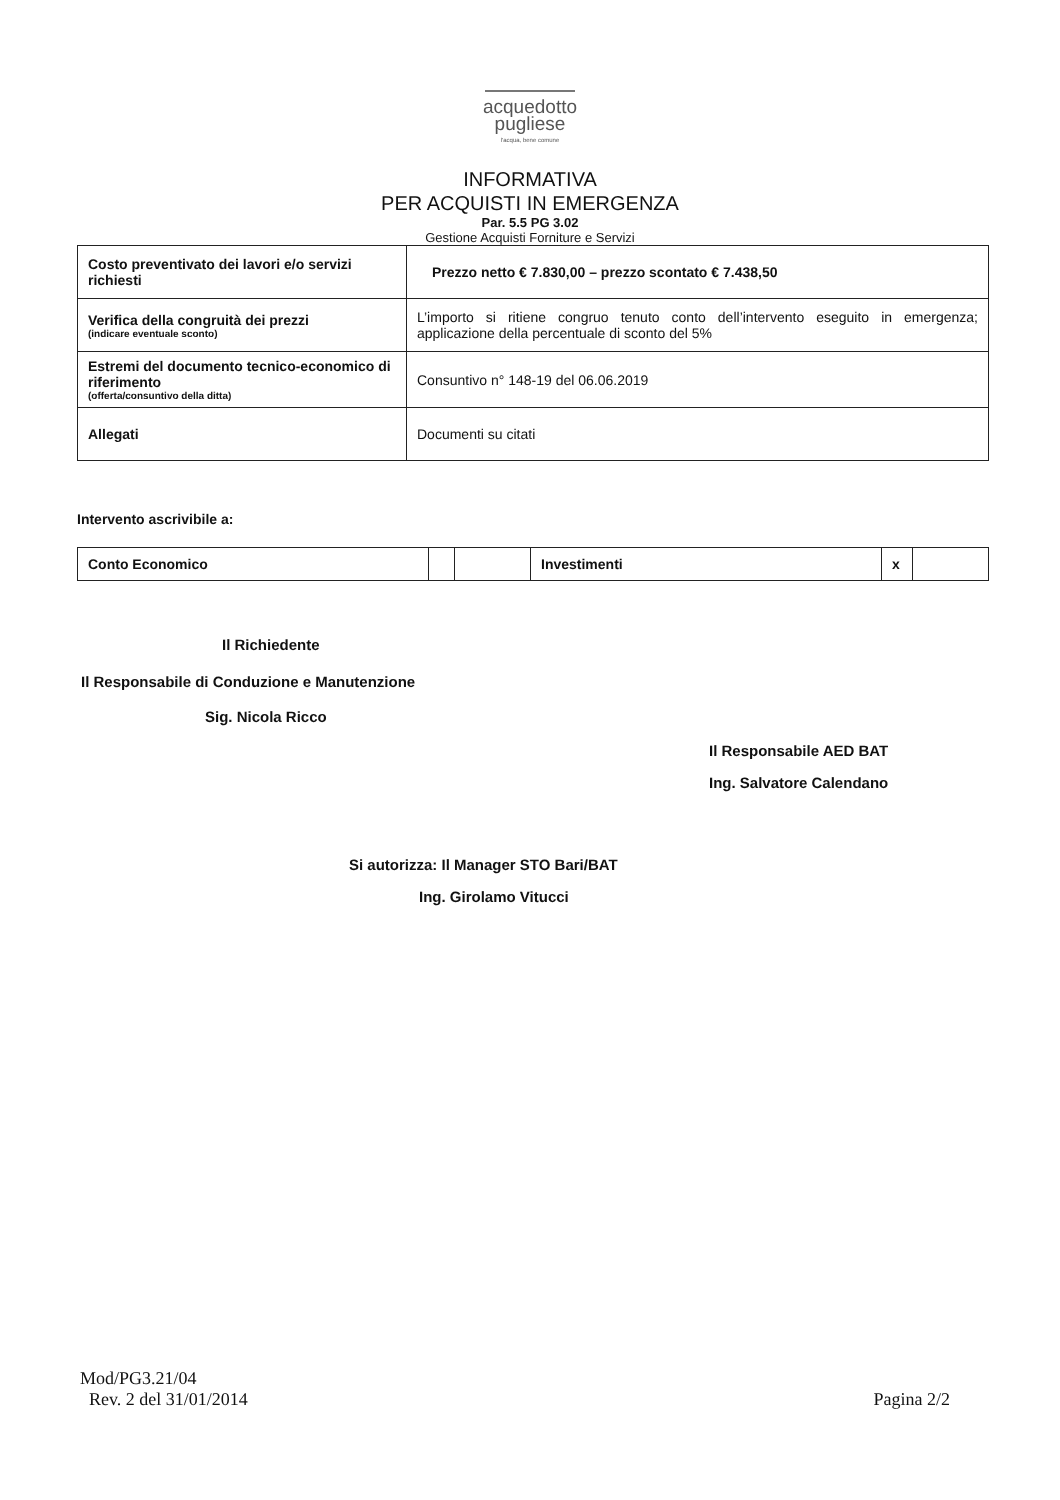acquedotto
pugliese
l'acqua, bene comune
INFORMATIVA
PER ACQUISTI IN EMERGENZA
Par. 5.5 PG 3.02
Gestione Acquisti Forniture e Servizi
| Costo preventivato dei lavori e/o servizi richiesti | Prezzo netto € 7.830,00 – prezzo scontato € 7.438,50 |
| Verifica della congruità dei prezzi (indicare eventuale sconto) | L’importo si ritiene congruo tenuto conto dell’intervento eseguito in emergenza; applicazione della percentuale di sconto del 5% |
| Estremi del documento tecnico-economico di riferimento (offerta/consuntivo della ditta) | Consuntivo n° 148-19 del 06.06.2019 |
| Allegati | Documenti su citati |
Intervento ascrivibile a:
| Conto Economico | | | Investimenti | x | |
Il Richiedente
Il Responsabile di Conduzione e Manutenzione
Sig. Nicola Ricco
Il Responsabile AED BAT
Ing. Salvatore Calendano
Si autorizza: Il Manager STO Bari/BAT
Ing. Girolamo Vitucci
Mod/PG3.21/04
Rev. 2 del 31/01/2014
Pagina 2/2